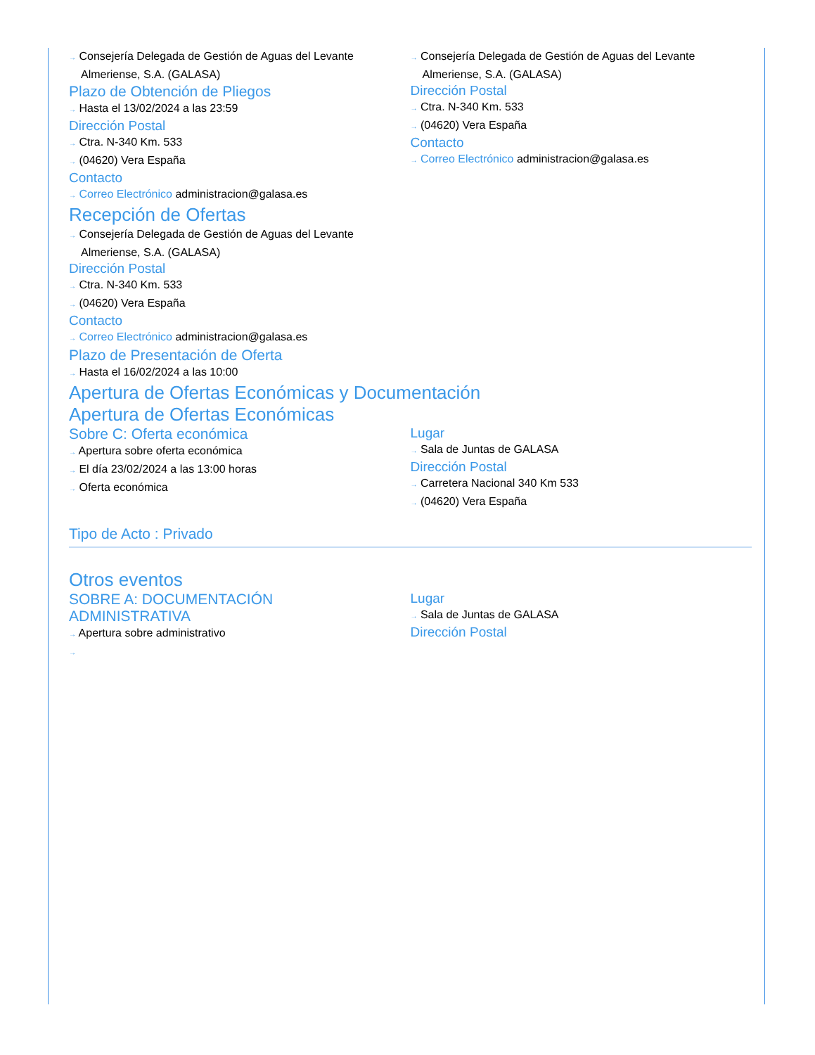→ Consejería Delegada de Gestión de Aguas del Levante Almeriense, S.A. (GALASA)
Plazo de Obtención de Pliegos
→ Hasta el 13/02/2024 a las 23:59
Dirección Postal
→ Ctra. N-340 Km. 533
→ (04620) Vera España
Contacto
→ Correo Electrónico administracion@galasa.es
→ Consejería Delegada de Gestión de Aguas del Levante Almeriense, S.A. (GALASA)
Dirección Postal
→ Ctra. N-340 Km. 533
→ (04620) Vera España
Contacto
→ Correo Electrónico administracion@galasa.es
Recepción de Ofertas
→ Consejería Delegada de Gestión de Aguas del Levante
Almeriense, S.A. (GALASA)
Dirección Postal
→ Ctra. N-340 Km. 533
→ (04620) Vera España
Contacto
→ Correo Electrónico administracion@galasa.es
Plazo de Presentación de Oferta
→ Hasta el 16/02/2024 a las 10:00
Apertura de Ofertas Económicas y Documentación
Apertura de Ofertas Económicas
Sobre C: Oferta económica
→ Apertura sobre oferta económica
→ El día 23/02/2024 a las 13:00 horas
→ Oferta económica
Lugar
→ Sala de Juntas de GALASA
Dirección Postal
→ Carretera Nacional 340 Km 533
→ (04620) Vera España
Tipo de Acto : Privado
Otros eventos
SOBRE A: DOCUMENTACIÓN
ADMINISTRATIVA
→ Apertura sobre administrativo
→
Lugar
→ Sala de Juntas de GALASA
Dirección Postal